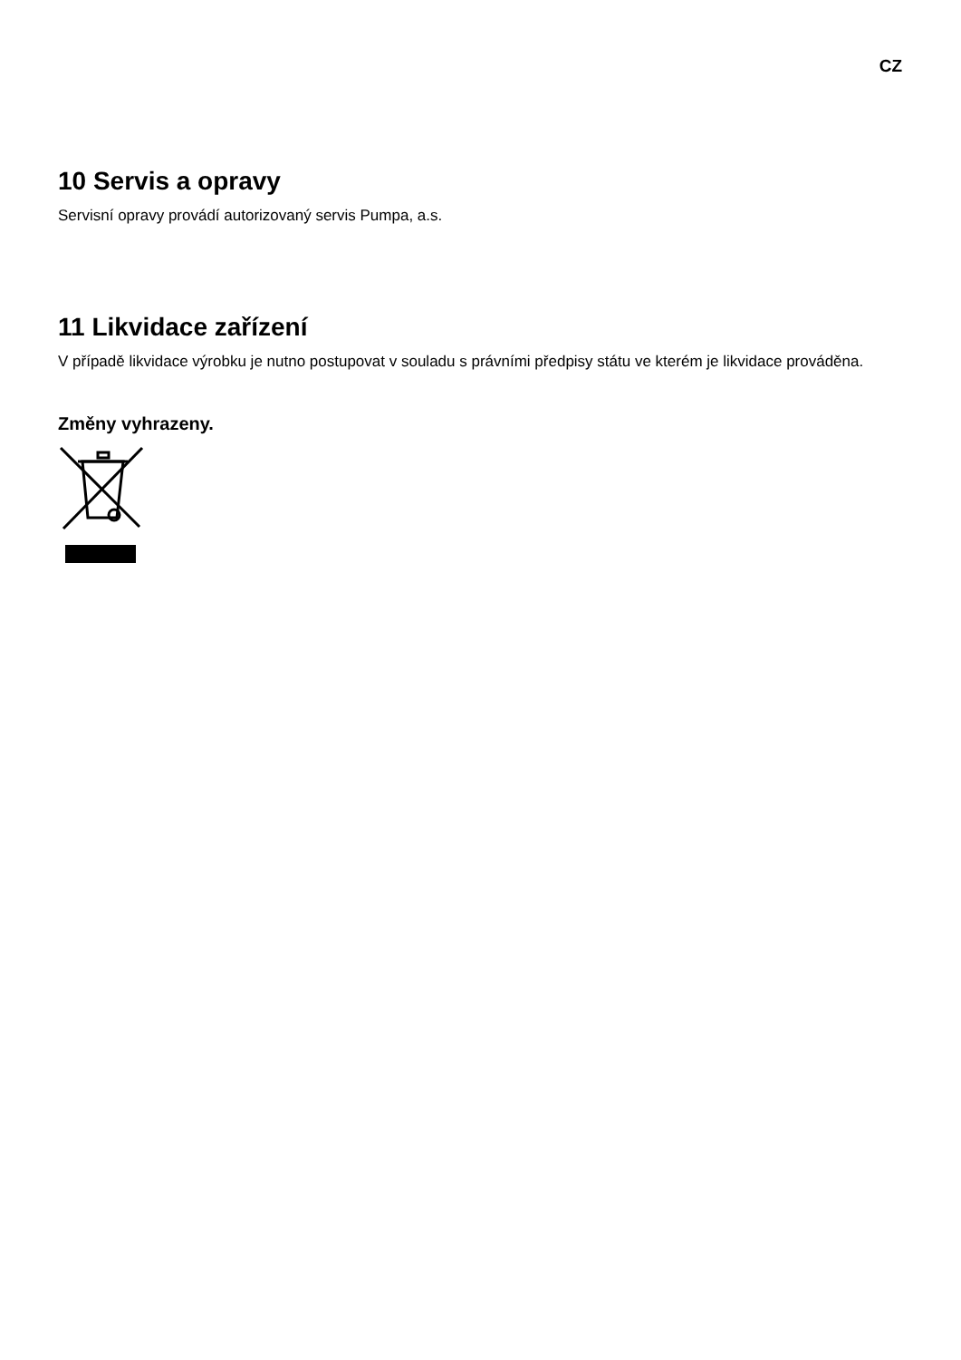CZ
10 Servis a opravy
Servisní opravy provádí autorizovaný servis Pumpa, a.s.
11 Likvidace zařízení
V případě likvidace výrobku je nutno postupovat v souladu s právními předpisy státu ve kterém je likvidace prováděna.
Změny vyhrazeny.